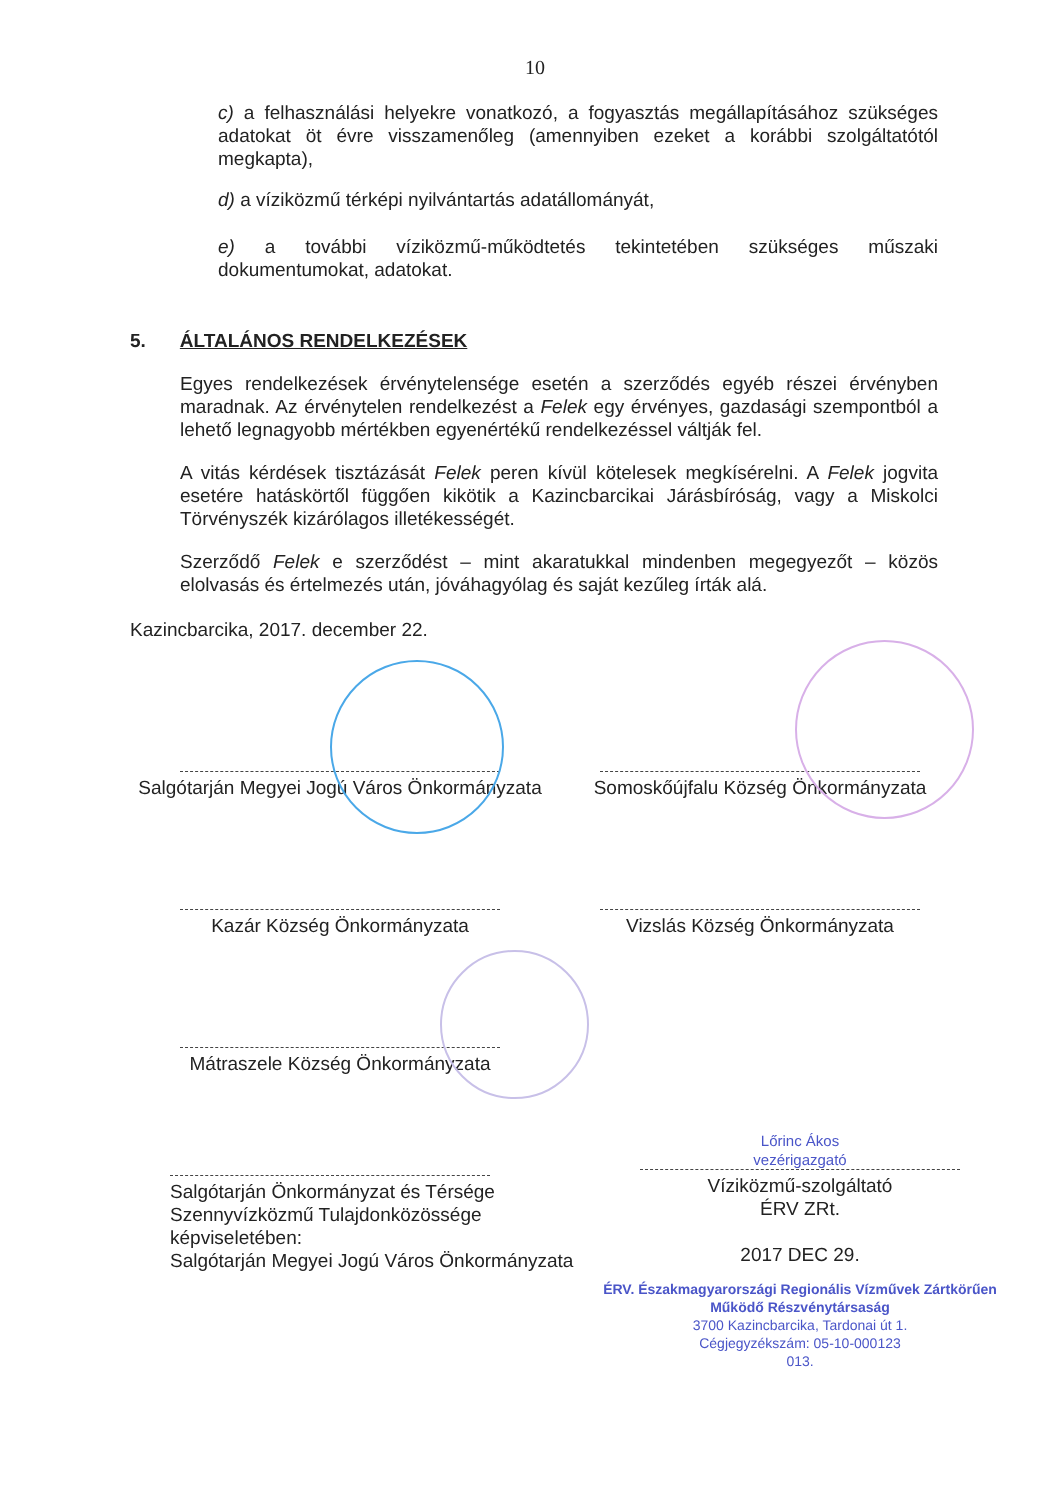10
c) a felhasználási helyekre vonatkozó, a fogyasztás megállapításához szükséges adatokat öt évre visszamenőleg (amennyiben ezeket a korábbi szolgáltatótól megkapta),
d) a víziközmű térképi nyilvántartás adatállományát,
e) a további víziközmű-működtetés tekintetében szükséges műszaki dokumentumokat, adatokat.
5. ÁLTALÁNOS RENDELKEZÉSEK
Egyes rendelkezések érvénytelensége esetén a szerződés egyéb részei érvényben maradnak. Az érvénytelen rendelkezést a Felek egy érvényes, gazdasági szempontból a lehető legnagyobb mértékben egyenértékű rendelkezéssel váltják fel.
A vitás kérdések tisztázását Felek peren kívül kötelesek megkísérelni. A Felek jogvita esetére hatáskörtől függően kikötik a Kazincbarcikai Járásbíróság, vagy a Miskolci Törvényszék kizárólagos illetékességét.
Szerződő Felek e szerződést – mint akaratukkal mindenben megegyezőt – közös elolvasás és értelmezés után, jóváhagyólag és saját kezűleg írták alá.
Kazincbarcika, 2017. december 22.
Salgótarján Megyei Jogú Város Önkormányzata
Somoskőújfalu Község Önkormányzata
Kazár Község Önkormányzata Vizslás Község Önkormányzata
Mátraszele Község Önkormányzata
Salgótarján Önkormányzat és Térsége Szennyvízközmű Tulajdonközössége képviseletében:
Salgótarján Megyei Jogú Város Önkormányzata
Lőrinc Ákos
vezérigazgató
Víziközmű-szolgáltató
ÉRV ZRt.
2017 DEC 29.
ÉRV. Északmagyarországi Regionális Vízművek Zártkörűen Működő Részvénytársaság
3700 Kazincbarcika, Tardonai út 1.
Cégjegyzékszám: 05-10-000123
013.